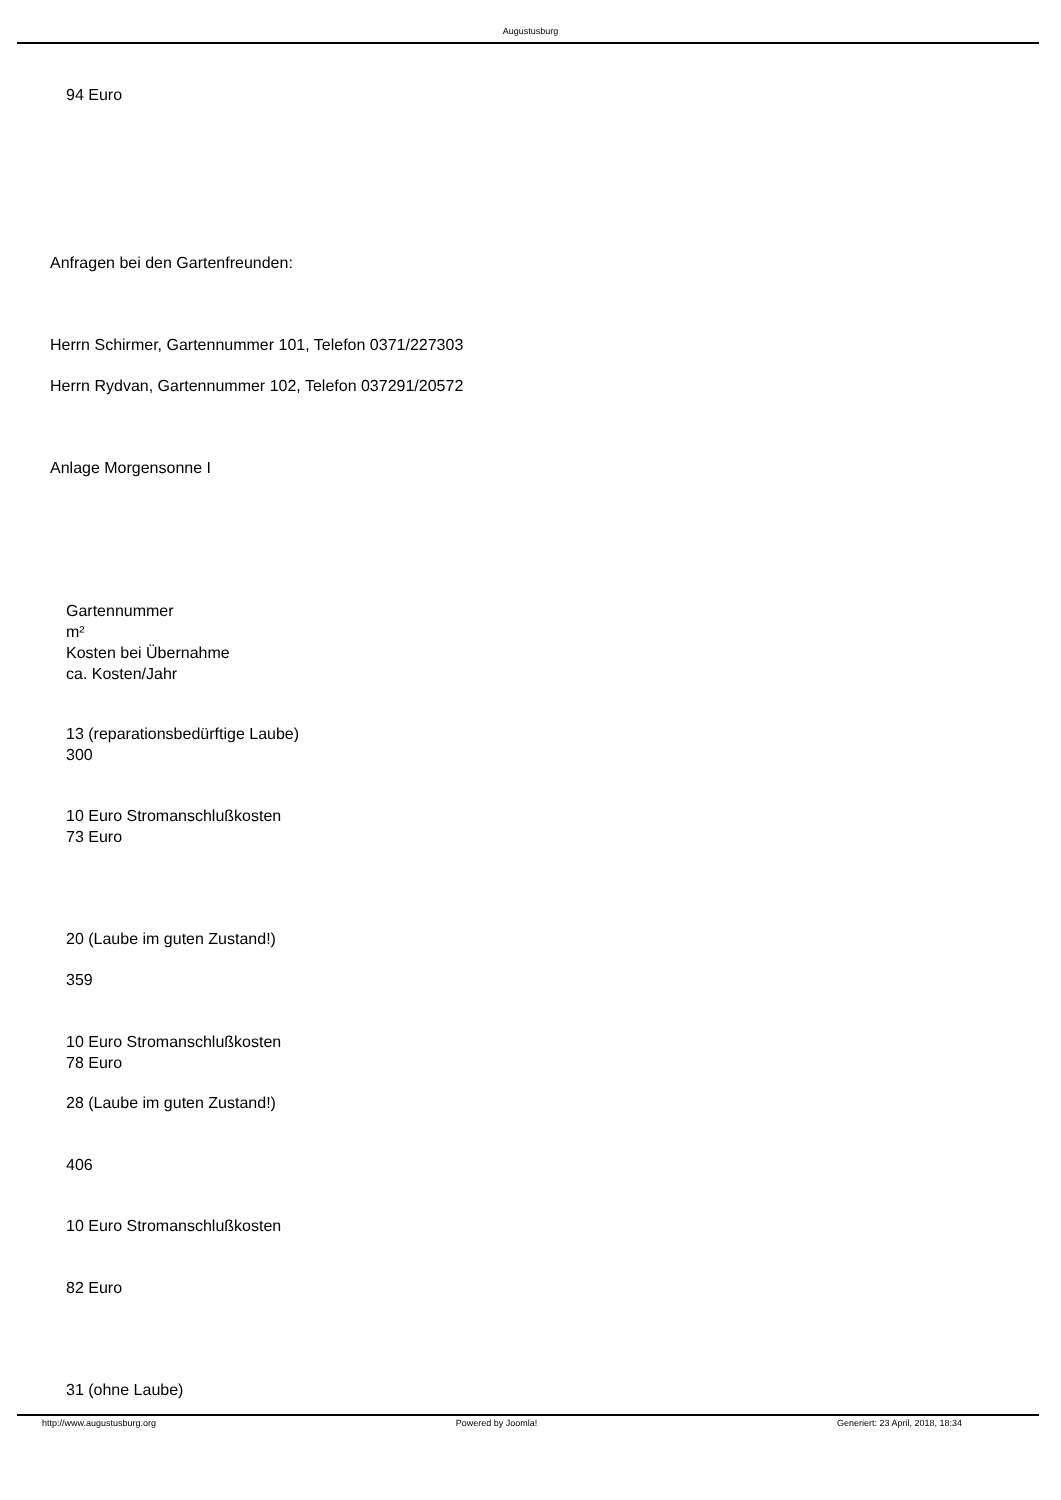Augustusburg
94 Euro
Anfragen bei den Gartenfreunden:
Herrn Schirmer, Gartennummer 101, Telefon 0371/227303
Herrn Rydvan, Gartennummer 102, Telefon 037291/20572
Anlage Morgensonne I
Gartennummer
m²
Kosten bei Übernahme
ca. Kosten/Jahr
13 (reparationsbedürftige Laube)
300
10 Euro Stromanschlußkosten
73 Euro
20 (Laube im guten Zustand!)
359
10 Euro Stromanschlußkosten
78 Euro
28 (Laube im guten Zustand!)
406
10 Euro Stromanschlußkosten
82 Euro
31 (ohne Laube)
http://www.augustusburg.org Powered by Joomla! Generiert: 23 April, 2018, 18:34